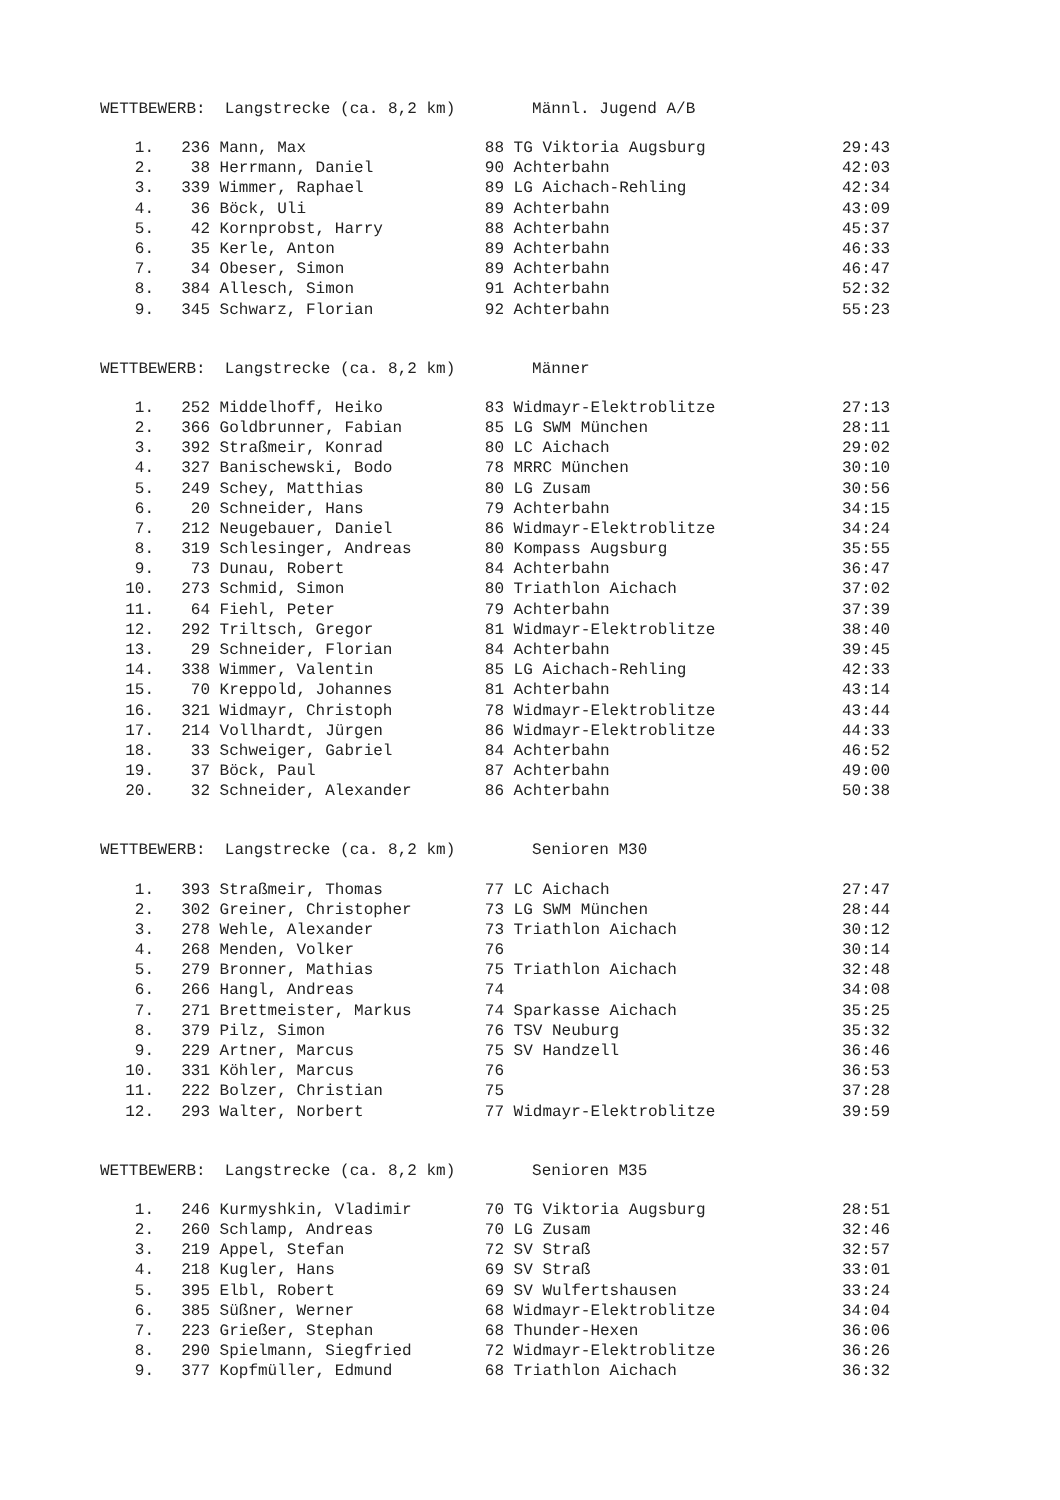WETTBEWERB: Langstrecke (ca. 8,2 km) Männl. Jugend A/B
| 1. | 236 | Mann, Max | 88 | TG Viktoria Augsburg | 29:43 |
| 2. | 38 | Herrmann, Daniel | 90 | Achterbahn | 42:03 |
| 3. | 339 | Wimmer, Raphael | 89 | LG Aichach-Rehling | 42:34 |
| 4. | 36 | Böck, Uli | 89 | Achterbahn | 43:09 |
| 5. | 42 | Kornprobst, Harry | 88 | Achterbahn | 45:37 |
| 6. | 35 | Kerle, Anton | 89 | Achterbahn | 46:33 |
| 7. | 34 | Obeser, Simon | 89 | Achterbahn | 46:47 |
| 8. | 384 | Allesch, Simon | 91 | Achterbahn | 52:32 |
| 9. | 345 | Schwarz, Florian | 92 | Achterbahn | 55:23 |
WETTBEWERB: Langstrecke (ca. 8,2 km) Männer
| 1. | 252 | Middelhoff, Heiko | 83 | Widmayr-Elektroblitze | 27:13 |
| 2. | 366 | Goldbrunner, Fabian | 85 | LG SWM München | 28:11 |
| 3. | 392 | Straßmeir, Konrad | 80 | LC Aichach | 29:02 |
| 4. | 327 | Banischewski, Bodo | 78 | MRRC München | 30:10 |
| 5. | 249 | Schey, Matthias | 80 | LG Zusam | 30:56 |
| 6. | 20 | Schneider, Hans | 79 | Achterbahn | 34:15 |
| 7. | 212 | Neugebauer, Daniel | 86 | Widmayr-Elektroblitze | 34:24 |
| 8. | 319 | Schlesinger, Andreas | 80 | Kompass Augsburg | 35:55 |
| 9. | 73 | Dunau, Robert | 84 | Achterbahn | 36:47 |
| 10. | 273 | Schmid, Simon | 80 | Triathlon Aichach | 37:02 |
| 11. | 64 | Fiehl, Peter | 79 | Achterbahn | 37:39 |
| 12. | 292 | Triltsch, Gregor | 81 | Widmayr-Elektroblitze | 38:40 |
| 13. | 29 | Schneider, Florian | 84 | Achterbahn | 39:45 |
| 14. | 338 | Wimmer, Valentin | 85 | LG Aichach-Rehling | 42:33 |
| 15. | 70 | Kreppold, Johannes | 81 | Achterbahn | 43:14 |
| 16. | 321 | Widmayr, Christoph | 78 | Widmayr-Elektroblitze | 43:44 |
| 17. | 214 | Vollhardt, Jürgen | 86 | Widmayr-Elektroblitze | 44:33 |
| 18. | 33 | Schweiger, Gabriel | 84 | Achterbahn | 46:52 |
| 19. | 37 | Böck, Paul | 87 | Achterbahn | 49:00 |
| 20. | 32 | Schneider, Alexander | 86 | Achterbahn | 50:38 |
WETTBEWERB: Langstrecke (ca. 8,2 km) Senioren M30
| 1. | 393 | Straßmeir, Thomas | 77 | LC Aichach | 27:47 |
| 2. | 302 | Greiner, Christopher | 73 | LG SWM München | 28:44 |
| 3. | 278 | Wehle, Alexander | 73 | Triathlon Aichach | 30:12 |
| 4. | 268 | Menden, Volker | 76 | | 30:14 |
| 5. | 279 | Bronner, Mathias | 75 | Triathlon Aichach | 32:48 |
| 6. | 266 | Hangl, Andreas | 74 | | 34:08 |
| 7. | 271 | Brettmeister, Markus | 74 | Sparkasse Aichach | 35:25 |
| 8. | 379 | Pilz, Simon | 76 | TSV Neuburg | 35:32 |
| 9. | 229 | Artner, Marcus | 75 | SV Handzell | 36:46 |
| 10. | 331 | Köhler, Marcus | 76 | | 36:53 |
| 11. | 222 | Bolzer, Christian | 75 | | 37:28 |
| 12. | 293 | Walter, Norbert | 77 | Widmayr-Elektroblitze | 39:59 |
WETTBEWERB: Langstrecke (ca. 8,2 km) Senioren M35
| 1. | 246 | Kurmyshkin, Vladimir | 70 | TG Viktoria Augsburg | 28:51 |
| 2. | 260 | Schlamp, Andreas | 70 | LG Zusam | 32:46 |
| 3. | 219 | Appel, Stefan | 72 | SV Straß | 32:57 |
| 4. | 218 | Kugler, Hans | 69 | SV Straß | 33:01 |
| 5. | 395 | Elbl, Robert | 69 | SV Wulfertshausen | 33:24 |
| 6. | 385 | Süßner, Werner | 68 | Widmayr-Elektroblitze | 34:04 |
| 7. | 223 | Grießer, Stephan | 68 | Thunder-Hexen | 36:06 |
| 8. | 290 | Spielmann, Siegfried | 72 | Widmayr-Elektroblitze | 36:26 |
| 9. | 377 | Kopfmüller, Edmund | 68 | Triathlon Aichach | 36:32 |